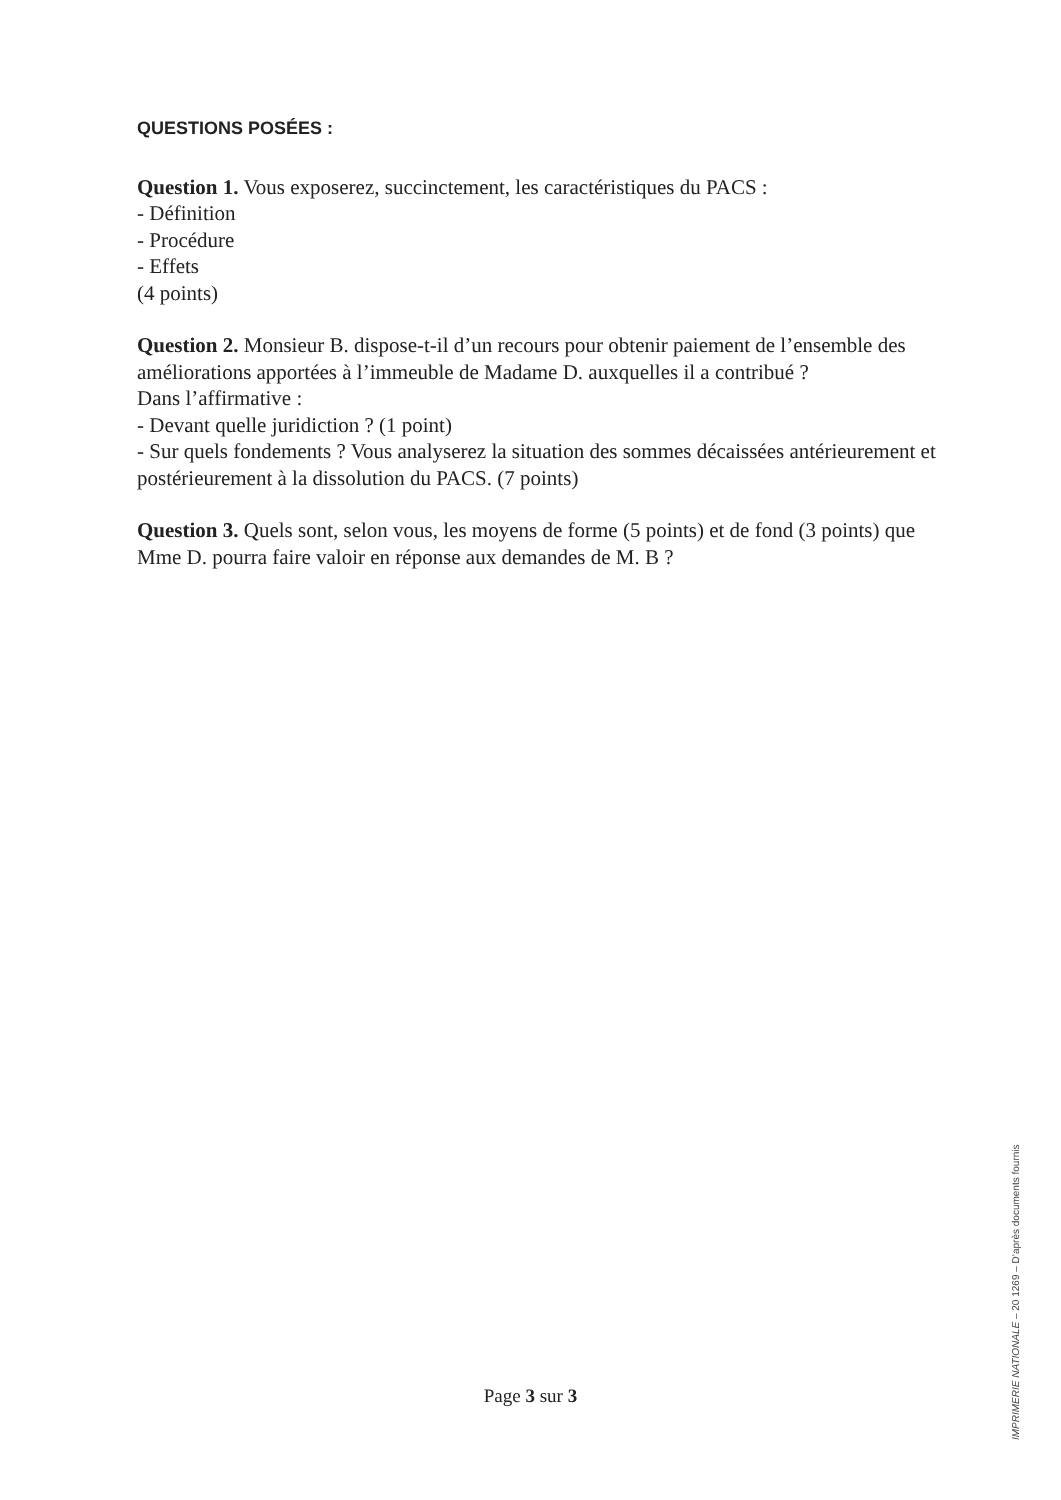QUESTIONS POSÉES :
Question 1. Vous exposerez, succinctement, les caractéristiques du PACS :
- Définition
- Procédure
- Effets
(4 points)
Question 2. Monsieur B. dispose-t-il d’un recours pour obtenir paiement de l’ensemble des améliorations apportées à l’immeuble de Madame D. auxquelles il a contribué ?
Dans l’affirmative :
- Devant quelle juridiction ? (1 point)
- Sur quels fondements ? Vous analyserez la situation des sommes décaissées antérieurement et postérieurement à la dissolution du PACS. (7 points)
Question 3. Quels sont, selon vous, les moyens de forme (5 points) et de fond (3 points) que Mme D. pourra faire valoir en réponse aux demandes de M. B ?
Page 3 sur 3
IMPRIMERIE NATIONALE – 20 1269 – D’après documents fournis